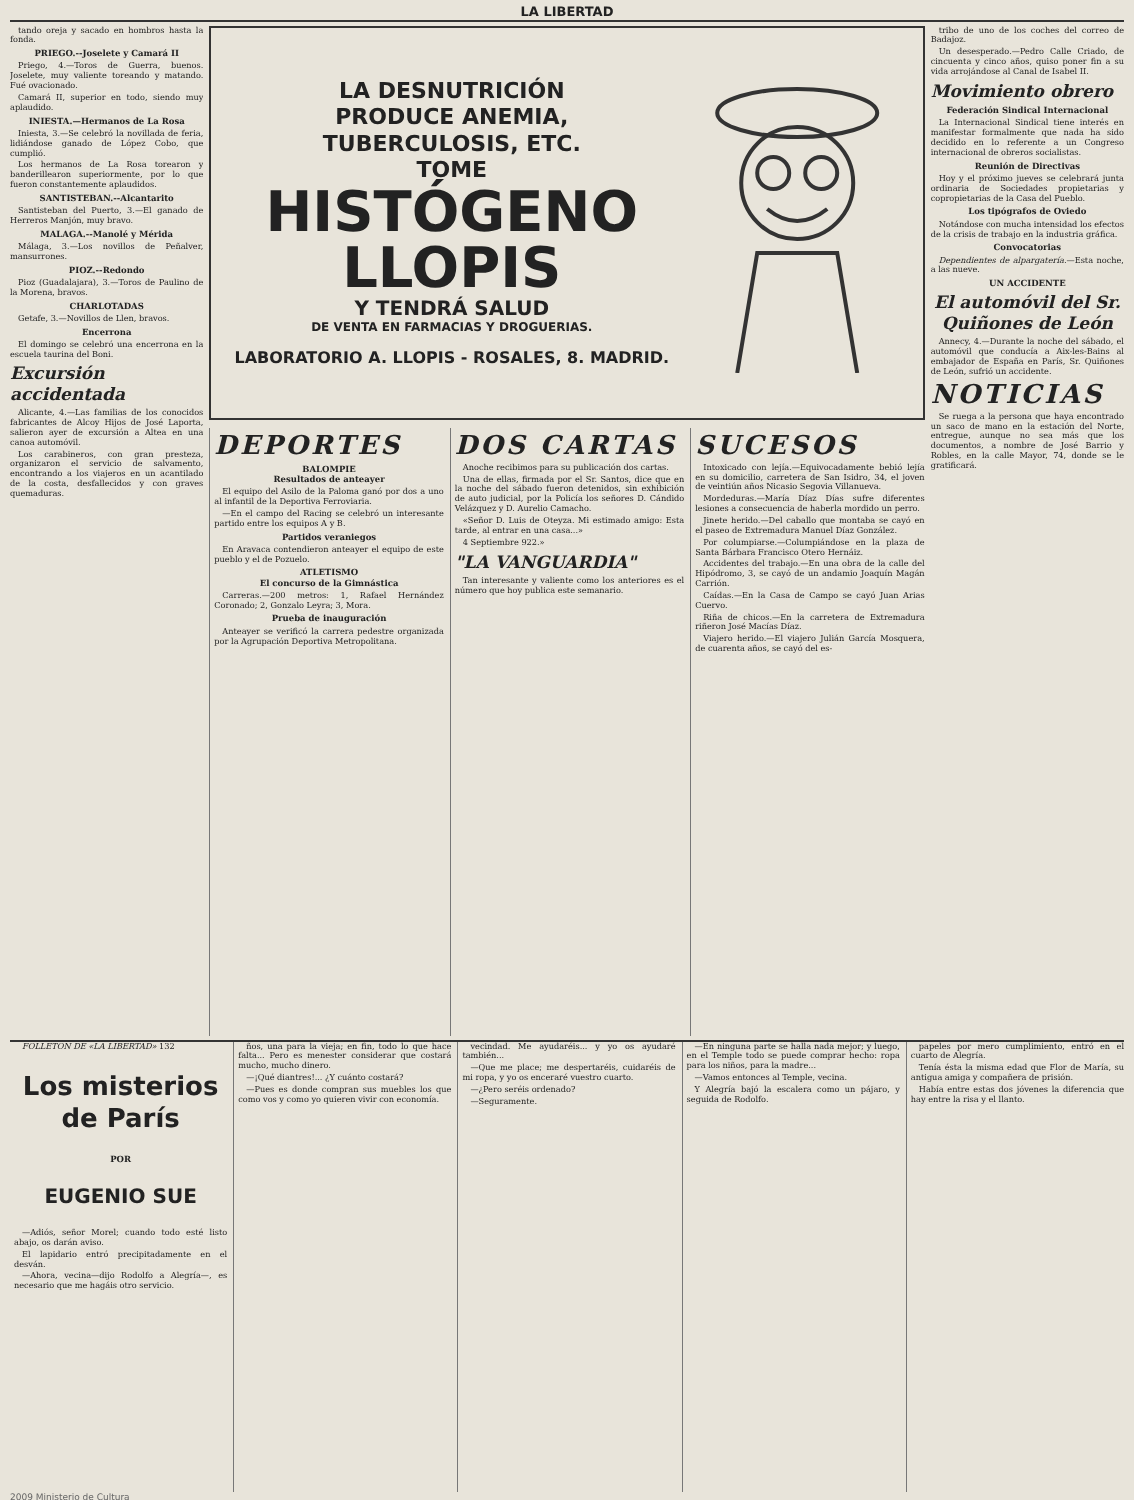LA LIBERTAD
tando oreja y sacado en hombros hasta la fonda.
PRIEGO.--Joselete y Camará II
Priego, 4.—Toros de Guerra, buenos. Joselete, muy valiente toreando y matando. Fué ovacionado.
Camará II, superior en todo, siendo muy aplaudido.
INIESTA.—Hermanos de La Rosa
Iniesta, 3.—Se celebró la novillada de feria, lidiándose ganado de López Cobo, que cumplió.
Los hermanos de La Rosa torearon y banderillearon superiormente, por lo que fueron constantemente aplaudidos.
SANTISTEBAN.--Alcantarito
Santisteban del Puerto, 3.—El ganado de Herreros Manjón, muy bravo.
MALAGA.--Manolé y Mérida
Málaga, 3.—Los novillos de Peñalver, mansurrones.
PIOZ.--Redondo
Pioz (Guadalajara), 3.—Toros de Paulino de la Morena, bravos.
CHARLOTADAS
Getafe, 3.—Novillos de Llen, bravos.
Encerrona
El domingo se celebró una encerrona en la escuela taurina del Boni.
Excursión accidentada
Alicante, 4.—Las familias de los conocidos fabricantes de Alcoy Hijos de José Laporta, salieron ayer de excursión a Altea en una canoa automóvil.
Los carabineros, con gran presteza, organizaron el servicio de salvamento, encontrando a los viajeros en un acantilado de la costa, desfallecidos y con graves quemaduras.
LA DESNUTRICIÓN
PRODUCE ANEMIA,
TUBERCULOSIS, ETC.
TOME
HISTÓGENO
LLOPIS
Y TENDRÁ SALUD
DE VENTA EN FARMACIAS Y DROGUERIAS.
LABORATORIO A. LLOPIS - ROSALES, 8. MADRID.
DEPORTES
BALOMPIE
Resultados de anteayer
El equipo del Asilo de la Paloma ganó por dos a uno al infantil de la Deportiva Ferroviaria.
—En el campo del Racing se celebró un interesante partido entre los equipos A y B.
Partidos veraniegos
En Aravaca contendieron anteayer el equipo de este pueblo y el de Pozuelo.
ATLETISMO
El concurso de la Gimnástica
Carreras.—200 metros: 1, Rafael Hernández Coronado; 2, Gonzalo Leyra; 3, Mora.
Prueba de inauguración
Anteayer se verificó la carrera pedestre organizada por la Agrupación Deportiva Metropolitana.
DOS CARTAS
Anoche recibimos para su publicación dos cartas.
Una de ellas, firmada por el Sr. Santos, dice que en la noche del sábado fueron detenidos, sin exhibición de auto judicial, por la Policía los señores D. Cándido Velázquez y D. Aurelio Camacho.
«Señor D. Luis de Oteyza. Mi estimado amigo: Esta tarde, al entrar en una casa...»
4 Septiembre 922.»
"LA VANGUARDIA"
Tan interesante y valiente como los anteriores es el número que hoy publica este semanario.
SUCESOS
Intoxicado con lejía.—Equivocadamente bebió lejía en su domicilio, carretera de San Isidro, 34, el joven de veintiún años Nicasio Segovia Villanueva.
Mordeduras.—María Díaz Días sufre diferentes lesiones a consecuencia de haberla mordido un perro.
Jinete herido.—Del caballo que montaba se cayó en el paseo de Extremadura Manuel Díaz González.
Por columpiarse.—Columpiándose en la plaza de Santa Bárbara Francisco Otero Hernáiz.
Accidentes del trabajo.—En una obra de la calle del Hipódromo, 3, se cayó de un andamio Joaquín Magán Carrión.
Caídas.—En la Casa de Campo se cayó Juan Arias Cuervo.
Riña de chicos.—En la carretera de Extremadura riñeron José Macías Díaz.
Viajero herido.—El viajero Julián García Mosquera, de cuarenta años, se cayó del es-
tribo de uno de los coches del correo de Badajoz.
Un desesperado.—Pedro Calle Criado, de cincuenta y cinco años, quiso poner fin a su vida arrojándose al Canal de Isabel II.
Movimiento obrero
Federación Sindical Internacional
La Internacional Sindical tiene interés en manifestar formalmente que nada ha sido decidido en lo referente a un Congreso internacional de obreros socialistas.
Reunión de Directivas
Hoy y el próximo jueves se celebrará junta ordinaria de Sociedades propietarias y copropietarias de la Casa del Pueblo.
Los tipógrafos de Oviedo
Notándose con mucha intensidad los efectos de la crisis de trabajo en la industria gráfica.
Convocatorias
Dependientes de alpargatería.—Esta noche, a las nueve.
UN ACCIDENTE
El automóvil del Sr. Quiñones de León
Annecy, 4.—Durante la noche del sábado, el automóvil que conducía a Aix-les-Bains al embajador de España en París, Sr. Quiñones de León, sufrió un accidente.
NOTICIAS
Se ruega a la persona que haya encontrado un saco de mano en la estación del Norte, entregue, aunque no sea más que los documentos, a nombre de José Barrio y Robles, en la calle Mayor, 74, donde se le gratificará.
FOLLETON DE «LA LIBERTAD» 132
Los misterios de París
POR
EUGENIO SUE
—Adiós, señor Morel; cuando todo esté listo abajo, os darán aviso.
El lapidario entró precipitadamente en el desván.
—Ahora, vecina—dijo Rodolfo a Alegría—, es necesario que me hagáis otro servicio.
ños, una para la vieja; en fin, todo lo que hace falta... Pero es menester considerar que costará mucho, mucho dinero.
—¡Qué diantres!... ¿Y cuánto costará?
—Pues es donde compran sus muebles los que como vos y como yo quieren vivir con economía.
vecindad. Me ayudaréis... y yo os ayudaré también...
—Que me place; me despertaréis, cuidaréis de mi ropa, y yo os enceraré vuestro cuarto.
—¿Pero seréis ordenado?
—Seguramente.
—En ninguna parte se halla nada mejor; y luego, en el Temple todo se puede comprar hecho: ropa para los niños, para la madre...
—Vamos entonces al Temple, vecina.
Y Alegría bajó la escalera como un pájaro, y seguida de Rodolfo.
papeles por mero cumplimiento, entró en el cuarto de Alegría.
Tenía ésta la misma edad que Flor de María, su antigua amiga y compañera de prisión.
Había entre estas dos jóvenes la diferencia que hay entre la risa y el llanto.
2009 Ministerio de Cultura